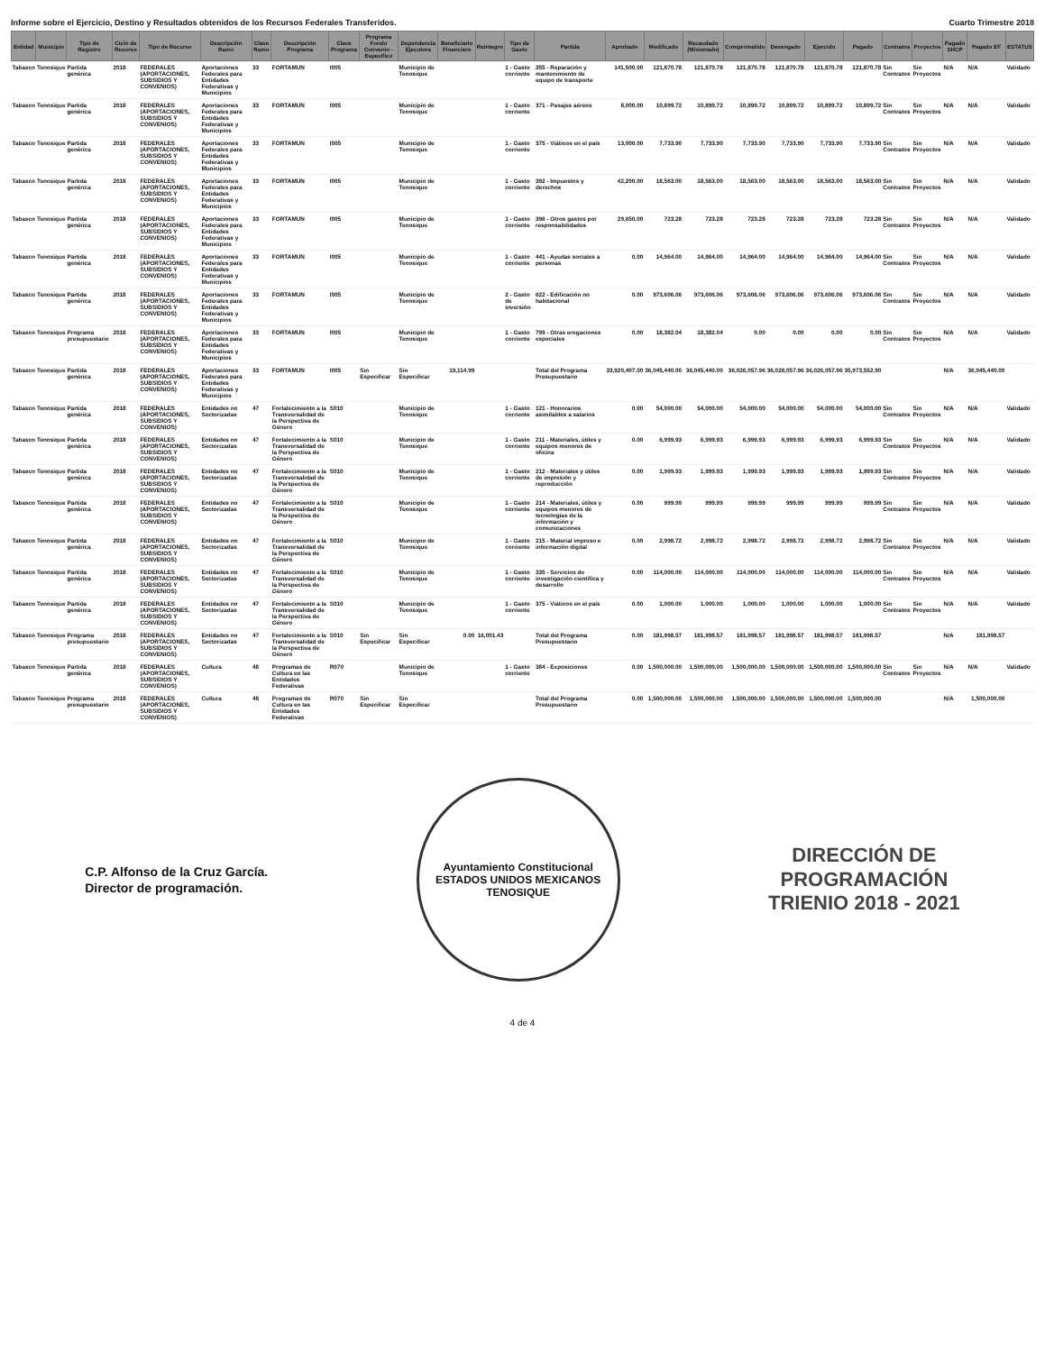Informe sobre el Ejercicio, Destino y Resultados obtenidos de los Recursos Federales Transferidos. Cuarto Trimestre 2018
| Entidad | Municipio | Tipo de Registro | Ciclo de Recurso | Tipo de Recurso | Descripción Ramo | Clave Ramo | Descripción Programa | Clave Programa | Programa Fondo Convenio - Específico | Dependencia Ejecutora | Beneficiario Financiero | Reintegro | Tipo de Gasto | Partida | Aprobado | Modificado | Recaudado (Ministrado) | Comprometido | Devengado | Ejercido | Pagado | Contratos | Proyectos | Pagado SHCP | Pagado EF | ESTATUS |
| --- | --- | --- | --- | --- | --- | --- | --- | --- | --- | --- | --- | --- | --- | --- | --- | --- | --- | --- | --- | --- | --- | --- | --- | --- | --- | --- |
| Tabasco | Tenosique | Partida genérica | 2018 | FEDERALES (APORTACIONES, SUBSIDIOS Y CONVENIOS) | Aportaciones Federales para Entidades Federativas y Municipios | 33 | FORTAMUN | I005 | | Municipio de Tenosique | | | 1 - Gasto corriente | 355 - Reparación y mantenimiento de equipo de transporte | 141,500.00 | 121,870.78 | 121,870.78 | 121,870.78 | 121,870.78 | 121,870.78 | 121,870.78 | Sin Contratos | Sin Proyectos | N/A | N/A | Validado |
| Tabasco | Tenosique | Partida genérica | 2018 | FEDERALES (APORTACIONES, SUBSIDIOS Y CONVENIOS) | Aportaciones Federales para Entidades Federativas y Municipios | 33 | FORTAMUN | I005 | | Municipio de Tenosique | | | 1 - Gasto corriente | 371 - Pasajes aéreos | 8,000.00 | 10,899.72 | 10,899.72 | 10,899.72 | 10,899.72 | 10,899.72 | 10,899.72 | Sin Contratos | Sin Proyectos | N/A | N/A | Validado |
| Tabasco | Tenosique | Partida genérica | 2018 | FEDERALES (APORTACIONES, SUBSIDIOS Y CONVENIOS) | Aportaciones Federales para Entidades Federativas y Municipios | 33 | FORTAMUN | I005 | | Municipio de Tenosique | | | 1 - Gasto corriente | 375 - Viáticos en el país | 13,000.00 | 7,733.90 | 7,733.90 | 7,733.90 | 7,733.90 | 7,733.90 | 7,733.90 | Sin Contratos | Sin Proyectos | N/A | N/A | Validado |
| Tabasco | Tenosique | Partida genérica | 2018 | FEDERALES (APORTACIONES, SUBSIDIOS Y CONVENIOS) | Aportaciones Federales para Entidades Federativas y Municipios | 33 | FORTAMUN | I005 | | Municipio de Tenosique | | | 1 - Gasto corriente | 392 - Impuestos y derechos | 42,200.00 | 18,563.00 | 18,563.00 | 18,563.00 | 18,563.00 | 18,563.00 | 18,563.00 | Sin Contratos | Sin Proyectos | N/A | N/A | Validado |
| Tabasco | Tenosique | Partida genérica | 2018 | FEDERALES (APORTACIONES, SUBSIDIOS Y CONVENIOS) | Aportaciones Federales para Entidades Federativas y Municipios | 33 | FORTAMUN | I005 | | Municipio de Tenosique | | | 1 - Gasto corriente | 396 - Otros gastos por responsabilidades | 29,650.00 | 723.28 | 723.28 | 723.28 | 723.28 | 723.28 | 723.28 | Sin Contratos | Sin Proyectos | N/A | N/A | Validado |
| Tabasco | Tenosique | Partida genérica | 2018 | FEDERALES (APORTACIONES, SUBSIDIOS Y CONVENIOS) | Aportaciones Federales para Entidades Federativas y Municipios | 33 | FORTAMUN | I005 | | Municipio de Tenosique | | | 1 - Gasto corriente | 441 - Ayudas sociales a personas | 0.00 | 14,964.00 | 14,964.00 | 14,964.00 | 14,964.00 | 14,964.00 | 14,964.00 | Sin Contratos | Sin Proyectos | N/A | N/A | Validado |
| Tabasco | Tenosique | Partida genérica | 2018 | FEDERALES (APORTACIONES, SUBSIDIOS Y CONVENIOS) | Aportaciones Federales para Entidades Federativas y Municipios | 33 | FORTAMUN | I005 | | Municipio de Tenosique | | | 2 - Gasto de inversión | 622 - Edificación no habitacional | 0.00 | 973,606.06 | 973,606.06 | 973,606.06 | 973,606.06 | 973,606.06 | 973,606.06 | Sin Contratos | Sin Proyectos | N/A | N/A | Validado |
| Tabasco | Tenosique | Programa presupuestario | 2018 | FEDERALES (APORTACIONES, SUBSIDIOS Y CONVENIOS) | Aportaciones Federales para Entidades Federativas y Municipios | 33 | FORTAMUN | I005 | | Municipio de Tenosique | | | 1 - Gasto corriente | 799 - Otras erogaciones especiales | 0.00 | 18,382.04 | 18,382.04 | 0.00 | 0.00 | 0.00 | 0.00 | Sin Contratos | Sin Proyectos | N/A | N/A | Validado |
| Tabasco | Tenosique | Partida genérica | 2018 | FEDERALES (APORTACIONES, SUBSIDIOS Y CONVENIOS) | Aportaciones Federales para Entidades Federativas y Municipios | 33 | FORTAMUN | I005 | Sin Especificar | Sin Especificar | 19,114.99 | | | Total del Programa Presupuestario | 33,920,407.00 | 36,045,440.00 | 36,045,440.00 | 36,026,057.96 | 36,026,057.96 | 36,026,057.96 | 35,973,552.90 | | | N/A | 36,045,440.00 | |
| Tabasco | Tenosique | Partida genérica | 2018 | FEDERALES (APORTACIONES, SUBSIDIOS Y CONVENIOS) | Entidades no Sectorizadas | 47 | Fortalecimiento a la Transversalidad de la Perspectiva de Género | S010 | | Municipio de Tenosique | | | 1 - Gasto corriente | 121 - Honorarios asimilables a salarios | 0.00 | 54,000.00 | 54,000.00 | 54,000.00 | 54,000.00 | 54,000.00 | 54,000.00 | Sin Contratos | Sin Proyectos | N/A | N/A | Validado |
| Tabasco | Tenosique | Partida genérica | 2018 | FEDERALES (APORTACIONES, SUBSIDIOS Y CONVENIOS) | Entidades no Sectorizadas | 47 | Fortalecimiento a la Transversalidad de la Perspectiva de Género | S010 | | Municipio de Tenosique | | | 1 - Gasto corriente | 211 - Materiales, útiles y equipos menores de oficina | 0.00 | 6,999.93 | 6,999.93 | 6,999.93 | 6,999.93 | 6,999.93 | 6,999.93 | Sin Contratos | Sin Proyectos | N/A | N/A | Validado |
| Tabasco | Tenosique | Partida genérica | 2018 | FEDERALES (APORTACIONES, SUBSIDIOS Y CONVENIOS) | Entidades no Sectorizadas | 47 | Fortalecimiento a la Transversalidad de la Perspectiva de Género | S010 | | Municipio de Tenosique | | | 1 - Gasto corriente | 212 - Materiales y útiles de impresión y reproducción | 0.00 | 1,999.93 | 1,999.93 | 1,999.93 | 1,999.93 | 1,999.93 | 1,999.93 | Sin Contratos | Sin Proyectos | N/A | N/A | Validado |
| Tabasco | Tenosique | Partida genérica | 2018 | FEDERALES (APORTACIONES, SUBSIDIOS Y CONVENIOS) | Entidades no Sectorizadas | 47 | Fortalecimiento a la Transversalidad de la Perspectiva de Género | S010 | | Municipio de Tenosique | | | 1 - Gasto corriente | 214 - Materiales, útiles y equipos menores de tecnologías de la información y comunicaciones | 0.00 | 999.99 | 999.99 | 999.99 | 999.99 | 999.99 | 999.99 | Sin Contratos | Sin Proyectos | N/A | N/A | Validado |
| Tabasco | Tenosique | Partida genérica | 2018 | FEDERALES (APORTACIONES, SUBSIDIOS Y CONVENIOS) | Entidades no Sectorizadas | 47 | Fortalecimiento a la Transversalidad de la Perspectiva de Género | S010 | | Municipio de Tenosique | | | 1 - Gasto corriente | 215 - Material impreso e información digital | 0.00 | 2,998.72 | 2,998.72 | 2,998.72 | 2,998.72 | 2,998.72 | 2,998.72 | Sin Contratos | Sin Proyectos | N/A | N/A | Validado |
| Tabasco | Tenosique | Partida genérica | 2018 | FEDERALES (APORTACIONES, SUBSIDIOS Y CONVENIOS) | Entidades no Sectorizadas | 47 | Fortalecimiento a la Transversalidad de la Perspectiva de Género | S010 | | Municipio de Tenosique | | | 1 - Gasto corriente | 335 - Servicios de investigación científica y desarrollo | 0.00 | 114,000.00 | 114,000.00 | 114,000.00 | 114,000.00 | 114,000.00 | 114,000.00 | Sin Contratos | Sin Proyectos | N/A | N/A | Validado |
| Tabasco | Tenosique | Partida genérica | 2018 | FEDERALES (APORTACIONES, SUBSIDIOS Y CONVENIOS) | Entidades no Sectorizadas | 47 | Fortalecimiento a la Transversalidad de la Perspectiva de Género | S010 | | Municipio de Tenosique | | | 1 - Gasto corriente | 375 - Viáticos en el país | 0.00 | 1,000.00 | 1,000.00 | 1,000.00 | 1,000.00 | 1,000.00 | 1,000.00 | Sin Contratos | Sin Proyectos | N/A | N/A | Validado |
| Tabasco | Tenosique | Programa presupuestario | 2018 | FEDERALES (APORTACIONES, SUBSIDIOS Y CONVENIOS) | Entidades no Sectorizadas | 47 | Fortalecimiento a la Transversalidad de la Perspectiva de Género | S010 | Sin Especificar | Sin Especificar | 0.00 | 16,001.43 | | Total del Programa Presupuestario | 0.00 | 181,998.57 | 181,998.57 | 181,998.57 | 181,998.57 | 181,998.57 | 181,998.57 | | | N/A | 181,998.57 | |
| Tabasco | Tenosique | Partida genérica | 2018 | FEDERALES (APORTACIONES, SUBSIDIOS Y CONVENIOS) | Cultura | 48 | Programas de Cultura en las Entidades Federativas | R070 | | Municipio de Tenosique | | | 1 - Gasto corriente | 384 - Exposiciones | 0.00 | 1,500,000.00 | 1,500,000.00 | 1,500,000.00 | 1,500,000.00 | 1,500,000.00 | 1,500,000.00 | Sin Contratos | Sin Proyectos | N/A | N/A | Validado |
| Tabasco | Tenosique | Programa presupuestario | 2018 | FEDERALES (APORTACIONES, SUBSIDIOS Y CONVENIOS) | Cultura | 48 | Programas de Cultura en las Entidades Federativas | R070 | Sin Especificar | Sin Especificar | | | | Total del Programa Presupuestario | 0.00 | 1,500,000.00 | 1,500,000.00 | 1,500,000.00 | 1,500,000.00 | 1,500,000.00 | 1,500,000.00 | | | N/A | 1,500,000.00 | |
C.P. Alfonso de la Cruz García.
Director de programación.
Ayuntamiento Constitucional
ESTADOS UNIDOS MEXICANOS
TENOSIQUE
DIRECCIÓN DE
PROGRAMACIÓN
TRIENIO 2018 - 2021
4 de 4